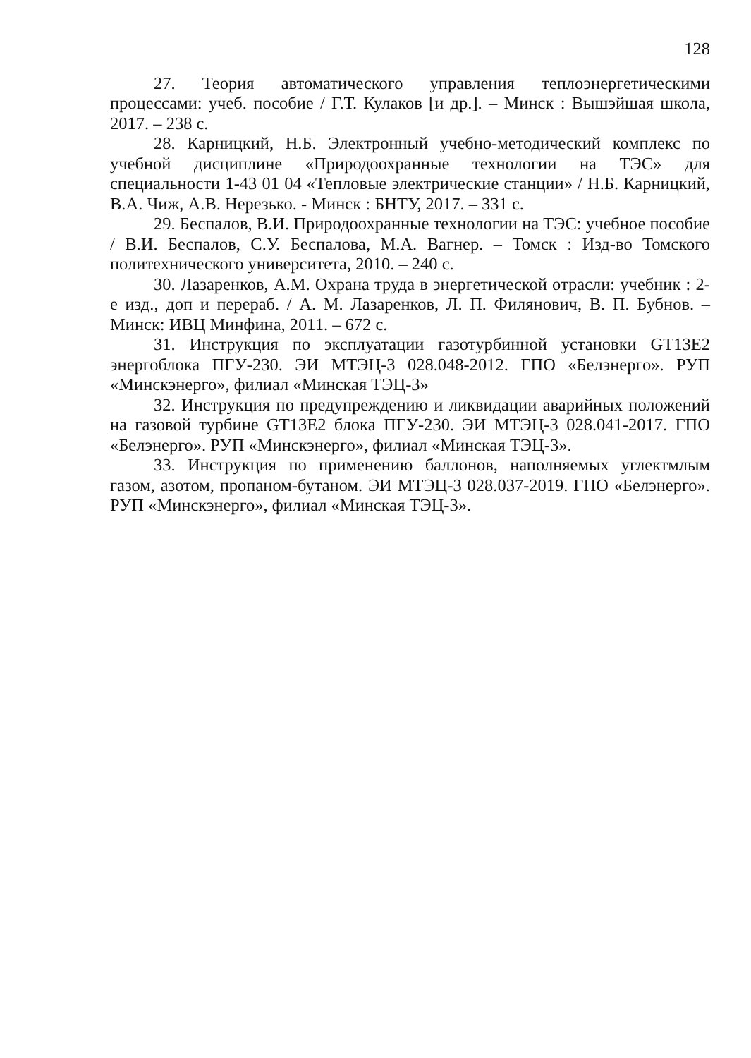128
27. Теория автоматического управления теплоэнергетическими процессами: учеб. пособие / Г.Т. Кулаков [и др.]. – Минск : Вышэйшая школа, 2017. – 238 с.
28. Карницкий, Н.Б. Электронный учебно-методический комплекс по учебной дисциплине «Природоохранные технологии на ТЭС» для специальности 1-43 01 04 «Тепловые электрические станции» / Н.Б. Карницкий, В.А. Чиж, А.В. Нерезько. - Минск : БНТУ, 2017. – 331 с.
29. Беспалов, В.И. Природоохранные технологии на ТЭС: учебное пособие / В.И. Беспалов, С.У. Беспалова, М.А. Вагнер. – Томск : Изд-во Томского политехнического университета, 2010. – 240 с.
30. Лазаренков, А.М. Охрана труда в энергетической отрасли: учебник : 2-е изд., доп и перераб. / А. М. Лазаренков, Л. П. Филянович, В. П. Бубнов. – Минск: ИВЦ Минфина, 2011. – 672 с.
31. Инструкция по эксплуатации газотурбинной установки GT13E2 энергоблока ПГУ-230. ЭИ МТЭЦ-3 028.048-2012. ГПО «Белэнерго». РУП «Минскэнерго», филиал «Минская ТЭЦ-3»
32. Инструкция по предупреждению и ликвидации аварийных положений на газовой турбине GT13E2 блока ПГУ-230. ЭИ МТЭЦ-3 028.041-2017. ГПО «Белэнерго». РУП «Минскэнерго», филиал «Минская ТЭЦ-3».
33. Инструкция по применению баллонов, наполняемых углектмлым газом, азотом, пропаном-бутаном. ЭИ МТЭЦ-3 028.037-2019. ГПО «Белэнерго». РУП «Минскэнерго», филиал «Минская ТЭЦ-3».